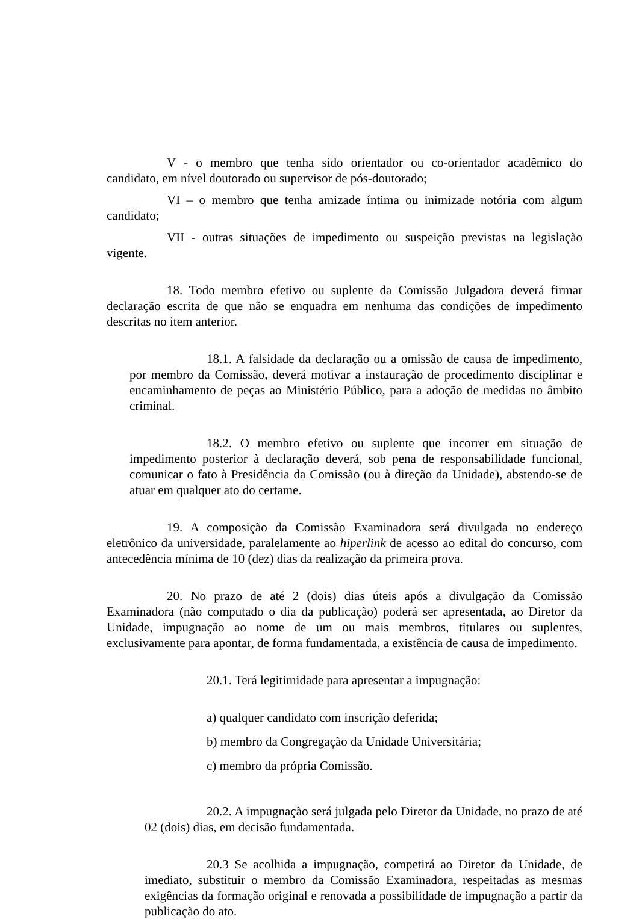V - o membro que tenha sido orientador ou co-orientador acadêmico do candidato, em nível doutorado ou supervisor de pós-doutorado;
VI – o membro que tenha amizade íntima ou inimizade notória com algum candidato;
VII - outras situações de impedimento ou suspeição previstas na legislação vigente.
18. Todo membro efetivo ou suplente da Comissão Julgadora deverá firmar declaração escrita de que não se enquadra em nenhuma das condições de impedimento descritas no item anterior.
18.1. A falsidade da declaração ou a omissão de causa de impedimento, por membro da Comissão, deverá motivar a instauração de procedimento disciplinar e encaminhamento de peças ao Ministério Público, para a adoção de medidas no âmbito criminal.
18.2. O membro efetivo ou suplente que incorrer em situação de impedimento posterior à declaração deverá, sob pena de responsabilidade funcional, comunicar o fato à Presidência da Comissão (ou à direção da Unidade), abstendo-se de atuar em qualquer ato do certame.
19. A composição da Comissão Examinadora será divulgada no endereço eletrônico da universidade, paralelamente ao hiperlink de acesso ao edital do concurso, com antecedência mínima de 10 (dez) dias da realização da primeira prova.
20. No prazo de até 2 (dois) dias úteis após a divulgação da Comissão Examinadora (não computado o dia da publicação) poderá ser apresentada, ao Diretor da Unidade, impugnação ao nome de um ou mais membros, titulares ou suplentes, exclusivamente para apontar, de forma fundamentada, a existência de causa de impedimento.
20.1. Terá legitimidade para apresentar a impugnação:
a) qualquer candidato com inscrição deferida;
b) membro da Congregação da Unidade Universitária;
c) membro da própria Comissão.
20.2. A impugnação será julgada pelo Diretor da Unidade, no prazo de até 02 (dois) dias, em decisão fundamentada.
20.3 Se acolhida a impugnação, competirá ao Diretor da Unidade, de imediato, substituir o membro da Comissão Examinadora, respeitadas as mesmas exigências da formação original e renovada a possibilidade de impugnação a partir da publicação do ato.